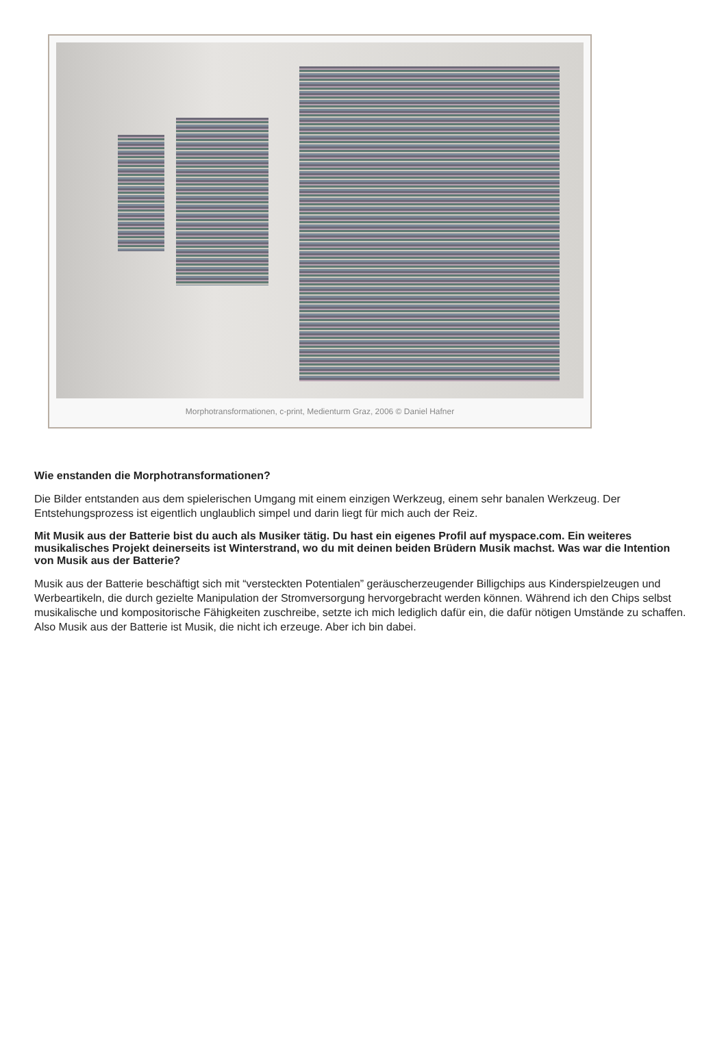Morphotransformationen, c-print, Medienturm Graz, 2006 © Daniel Hafner
Wie enstanden die Morphotransformationen?
Die Bilder entstanden aus dem spielerischen Umgang mit einem einzigen Werkzeug, einem sehr banalen Werkzeug. Der Entstehungsprozess ist eigentlich unglaublich simpel und darin liegt für mich auch der Reiz.
Mit Musik aus der Batterie bist du auch als Musiker tätig. Du hast ein eigenes Profil auf myspace.com. Ein weiteres musikalisches Projekt deinerseits ist Winterstrand, wo du mit deinen beiden Brüdern Musik machst. Was war die Intention von Musik aus der Batterie?
Musik aus der Batterie beschäftigt sich mit “versteckten Potentialen” geräuscherzeugender Billigchips aus Kinderspielzeugen und Werbeartikeln, die durch gezielte Manipulation der Stromversorgung hervorgebracht werden können. Während ich den Chips selbst musikalische und kompositorische Fähigkeiten zuschreibe, setzte ich mich lediglich dafür ein, die dafür nötigen Umstände zu schaffen. Also Musik aus der Batterie ist Musik, die nicht ich erzeuge. Aber ich bin dabei.